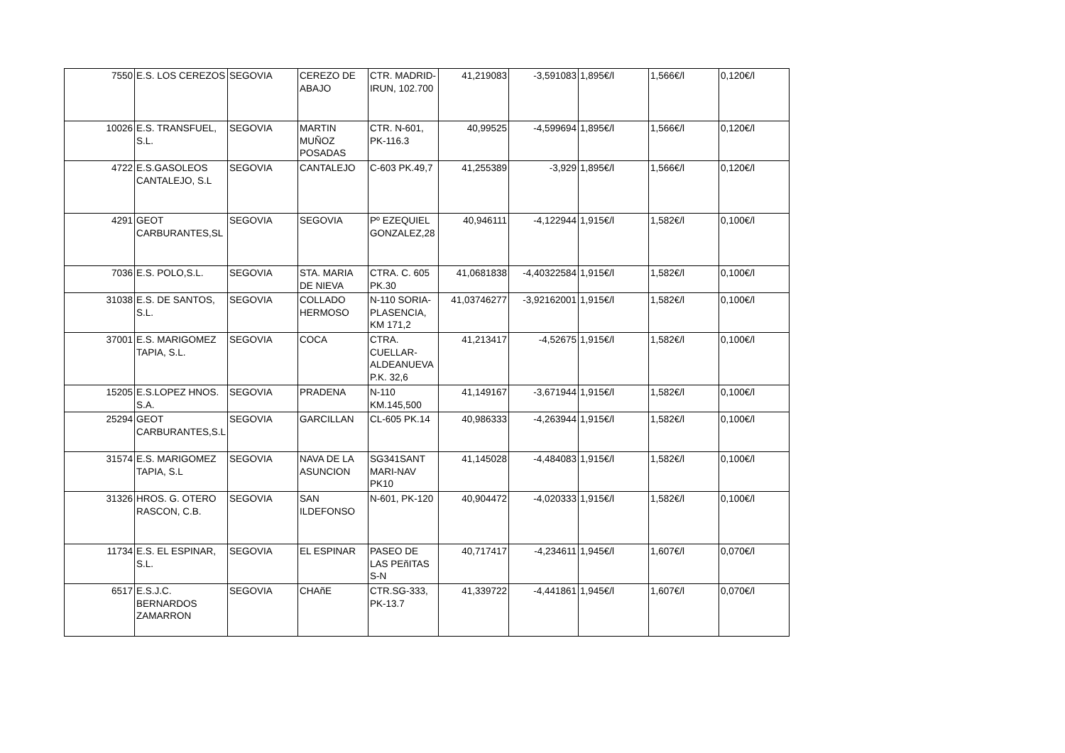| 7550 | E.S. LOS CEREZOS | SEGOVIA | CEREZO DE ABAJO | CTR. MADRID-IRUN, 102.700 | 41,219083 | -3,591083 | 1,895€/l | 1,566€/l | 0,120€/l |
| 10026 | E.S. TRANSFUEL, S.L. | SEGOVIA | MARTIN MUÑOZ POSADAS | CTR. N-601, PK-116.3 | 40,99525 | -4,599694 | 1,895€/l | 1,566€/l | 0,120€/l |
| 4722 | E.S.GASOLEOS CANTALEJO, S.L | SEGOVIA | CANTALEJO | C-603 PK.49,7 | 41,255389 | -3,929 | 1,895€/l | 1,566€/l | 0,120€/l |
| 4291 | GEOT CARBURANTES,SL | SEGOVIA | SEGOVIA | Pº EZEQUIEL GONZALEZ,28 | 40,946111 | -4,122944 | 1,915€/l | 1,582€/l | 0,100€/l |
| 7036 | E.S. POLO,S.L. | SEGOVIA | STA. MARIA DE NIEVA | CTRA. C. 605 PK.30 | 41,0681838 | -4,40322584 | 1,915€/l | 1,582€/l | 0,100€/l |
| 31038 | E.S. DE SANTOS, S.L. | SEGOVIA | COLLADO HERMOSO | N-110 SORIA-PLASENCIA, KM 171,2 | 41,03746277 | -3,92162001 | 1,915€/l | 1,582€/l | 0,100€/l |
| 37001 | E.S. MARIGOMEZ TAPIA, S.L. | SEGOVIA | COCA | CTRA. CUELLAR-ALDEANUEVA P.K. 32,6 | 41,213417 | -4,52675 | 1,915€/l | 1,582€/l | 0,100€/l |
| 15205 | E.S.LOPEZ HNOS. S.A. | SEGOVIA | PRADENA | N-110 KM.145,500 | 41,149167 | -3,671944 | 1,915€/l | 1,582€/l | 0,100€/l |
| 25294 | GEOT CARBURANTES,S.L | SEGOVIA | GARCILLAN | CL-605 PK.14 | 40,986333 | -4,263944 | 1,915€/l | 1,582€/l | 0,100€/l |
| 31574 | E.S. MARIGOMEZ TAPIA, S.L | SEGOVIA | NAVA DE LA ASUNCION | SG341SANT MARI-NAV PK10 | 41,145028 | -4,484083 | 1,915€/l | 1,582€/l | 0,100€/l |
| 31326 | HROS. G. OTERO RASCON, C.B. | SEGOVIA | SAN ILDEFONSO | N-601, PK-120 | 40,904472 | -4,020333 | 1,915€/l | 1,582€/l | 0,100€/l |
| 11734 | E.S. EL ESPINAR, S.L. | SEGOVIA | EL ESPINAR | PASEO DE LAS PEñITAS S-N | 40,717417 | -4,234611 | 1,945€/l | 1,607€/l | 0,070€/l |
| 6517 | E.S.J.C. BERNARDOS ZAMARRON | SEGOVIA | CHAñE | CTR.SG-333, PK-13.7 | 41,339722 | -4,441861 | 1,945€/l | 1,607€/l | 0,070€/l |